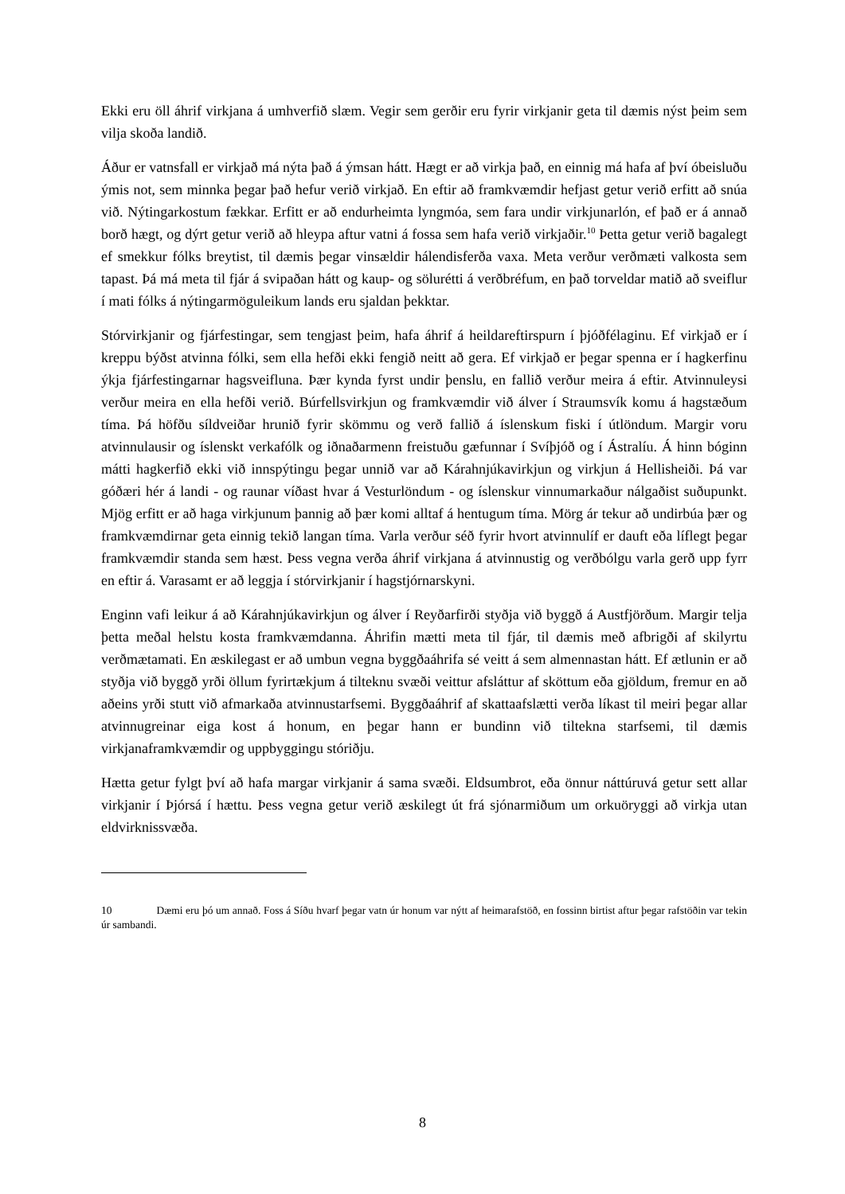Ekki eru öll áhrif virkjana á umhverfið slæm. Vegir sem gerðir eru fyrir virkjanir geta til dæmis nýst þeim sem vilja skoða landið.
Áður er vatnsfall er virkjað má nýta það á ýmsan hátt. Hægt er að virkja það, en einnig má hafa af því óbeisluðu ýmis not, sem minnka þegar það hefur verið virkjað. En eftir að framkvæmdir hefjast getur verið erfitt að snúa við. Nýtingarkostum fækkar. Erfitt er að endurheimta lyngmóa, sem fara undir virkjunarlón, ef það er á annað borð hægt, og dýrt getur verið að hleypa aftur vatni á fossa sem hafa verið virkjaðir.<sup>10</sup> Þetta getur verið bagalegt ef smekkur fólks breytist, til dæmis þegar vinsældir hálendisferða vaxa. Meta verður verðmæti valkosta sem tapast. Þá má meta til fjár á svipaðan hátt og kaup- og sölurétti á verðbréfum, en það torveldar matið að sveiflur í mati fólks á nýtingarmöguleikum lands eru sjaldan þekktar.
Stórvirkjanir og fjárfestingar, sem tengjast þeim, hafa áhrif á heildareftirspurn í þjóðfélaginu. Ef virkjað er í kreppu býðst atvinna fólki, sem ella hefði ekki fengið neitt að gera. Ef virkjað er þegar spenna er í hagkerfinu ýkja fjárfestingarnar hagsveifluna. Þær kynda fyrst undir þenslu, en fallið verður meira á eftir. Atvinnuleysi verður meira en ella hefði verið. Búrfellsvirkjun og framkvæmdir við álver í Straumsvík komu á hagstæðum tíma. Þá höfðu síldveiðar hrunið fyrir skömmu og verð fallið á íslenskum fiski í útlöndum. Margir voru atvinnulausir og íslenskt verkafólk og iðnaðarmenn freistuðu gæfunnar í Svíþjóð og í Ástralíu. Á hinn bóginn mátti hagkerfið ekki við innspýtingu þegar unnið var að Kárahnjúkavirkjun og virkjun á Hellisheiði. Þá var góðæri hér á landi - og raunar víðast hvar á Vesturlöndum - og íslenskur vinnumarkaður nálgaðist suðupunkt. Mjög erfitt er að haga virkjunum þannig að þær komi alltaf á hentugum tíma. Mörg ár tekur að undirbúa þær og framkvæmdirnar geta einnig tekið langan tíma. Varla verður séð fyrir hvort atvinnulíf er dauft eða líflegt þegar framkvæmdir standa sem hæst. Þess vegna verða áhrif virkjana á atvinnustig og verðbólgu varla gerð upp fyrr en eftir á. Varasamt er að leggja í stórvirkjanir í hagstjórnarskyni.
Enginn vafi leikur á að Kárahnjúkavirkjun og álver í Reyðarfirði styðja við byggð á Austfjörðum. Margir telja þetta meðal helstu kosta framkvæmdanna. Áhrifin mætti meta til fjár, til dæmis með afbrigði af skilyrtu verðmætamati. En æskilegast er að umbun vegna byggðaáhrifa sé veitt á sem almennastan hátt. Ef ætlunin er að styðja við byggð yrði öllum fyrirtækjum á tilteknu svæði veittur afsláttur af sköttum eða gjöldum, fremur en að aðeins yrði stutt við afmarkaða atvinnustarfsemi. Byggðaáhrif af skattaafslætti verða líkast til meiri þegar allar atvinnugreinar eiga kost á honum, en þegar hann er bundinn við tiltekna starfsemi, til dæmis virkjanaframkvæmdir og uppbyggingu stóriðju.
Hætta getur fylgt því að hafa margar virkjanir á sama svæði. Eldsumbrot, eða önnur náttúruvá getur sett allar virkjanir í Þjórsá í hættu. Þess vegna getur verið æskilegt út frá sjónarmiðum um orkuöryggi að virkja utan eldvirknissvæða.
10 Dæmi eru þó um annað. Foss á Síðu hvarf þegar vatn úr honum var nýtt af heimarafstöð, en fossinn birtist aftur þegar rafstöðin var tekin úr sambandi.
8